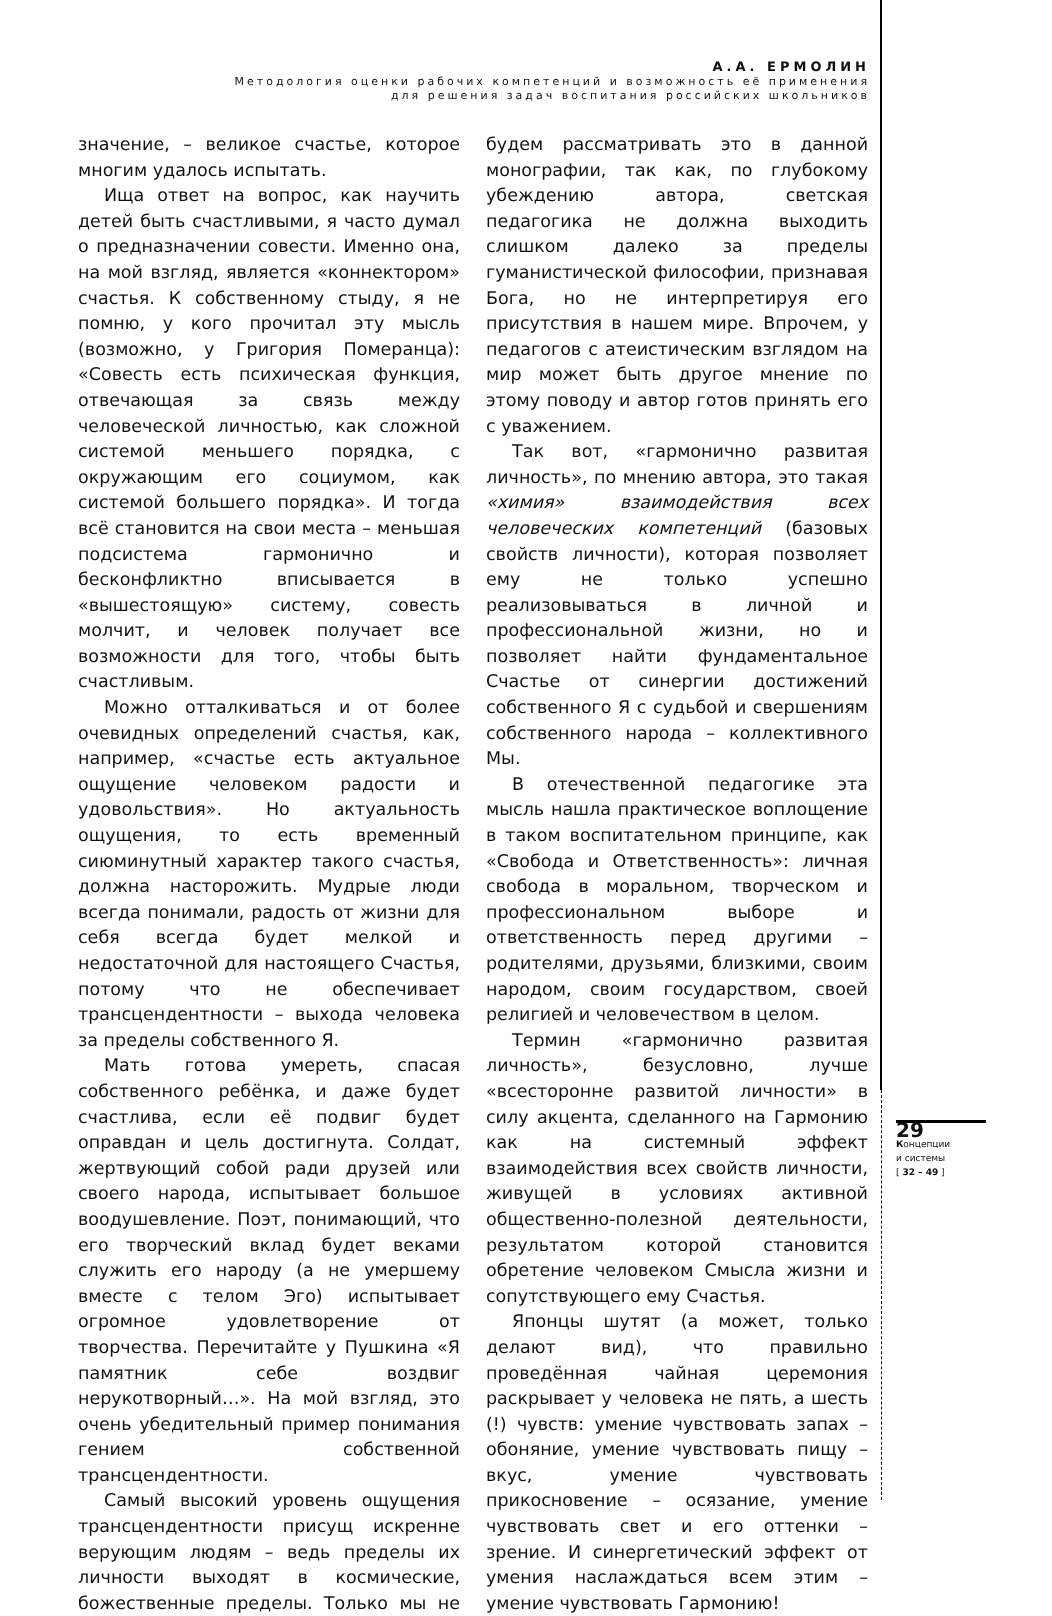А.А. ЕРМОЛИН
Методология оценки рабочих компетенций и возможность её применения
для решения задач воспитания российских школьников
значение, – великое счастье, которое многим удалось испытать.
Ища ответ на вопрос, как научить детей быть счастливыми, я часто думал о предназначении совести. Именно она, на мой взгляд, является «коннектором» счастья. К собственному стыду, я не помню, у кого прочитал эту мысль (возможно, у Григория Померанца): «Совесть есть психическая функция, отвечающая за связь между человеческой личностью, как сложной системой меньшего порядка, с окружающим его социумом, как системой большего порядка». И тогда всё становится на свои места – меньшая подсистема гармонично и бесконфликтно вписывается в «вышестоящую» систему, совесть молчит, и человек получает все возможности для того, чтобы быть счастливым.
Можно отталкиваться и от более очевидных определений счастья, как, например, «счастье есть актуальное ощущение человеком радости и удовольствия». Но актуальность ощущения, то есть временный сиюминутный характер такого счастья, должна насторожить. Мудрые люди всегда понимали, радость от жизни для себя всегда будет мелкой и недостаточной для настоящего Счастья, потому что не обеспечивает трансцендентности – выхода человека за пределы собственного Я.
Мать готова умереть, спасая собственного ребёнка, и даже будет счастлива, если её подвиг будет оправдан и цель достигнута. Солдат, жертвующий собой ради друзей или своего народа, испытывает большое воодушевление. Поэт, понимающий, что его творческий вклад будет веками служить его народу (а не умершему вместе с телом Эго) испытывает огромное удовлетворение от творчества. Перечитайте у Пушкина «Я памятник себе воздвиг нерукотворный…». На мой взгляд, это очень убедительный пример понимания гением собственной трансцендентности.
Самый высокий уровень ощущения трансцендентности присущ искренне верующим людям – ведь пределы их личности выходят в космические, божественные пределы. Только мы не будем рассматривать это в данной монографии, так как, по глубокому убеждению автора, светская педагогика не должна выходить слишком далеко за пределы гуманистической философии, признавая Бога, но не интерпретируя его присутствия в нашем мире. Впрочем, у педагогов с атеистическим взглядом на мир может быть другое мнение по этому поводу и автор готов принять его с уважением.
Так вот, «гармонично развитая личность», по мнению автора, это такая «химия» взаимодействия всех человеческих компетенций (базовых свойств личности), которая позволяет ему не только успешно реализовываться в личной и профессиональной жизни, но и позволяет найти фундаментальное Счастье от синергии достижений собственного Я с судьбой и свершениям собственного народа – коллективного Мы.
В отечественной педагогике эта мысль нашла практическое воплощение в таком воспитательном принципе, как «Свобода и Ответственность»: личная свобода в моральном, творческом и профессиональном выборе и ответственность перед другими – родителями, друзьями, близкими, своим народом, своим государством, своей религией и человечеством в целом.
Термин «гармонично развитая личность», безусловно, лучше «всесторонне развитой личности» в силу акцента, сделанного на Гармонию как на системный эффект взаимодействия всех свойств личности, живущей в условиях активной общественно-полезной деятельности, результатом которой становится обретение человеком Смысла жизни и сопутствующего ему Счастья.
Японцы шутят (а может, только делают вид), что правильно проведённая чайная церемония раскрывает у человека не пять, а шесть (!) чувств: умение чувствовать запах – обоняние, умение чувствовать пищу – вкус, умение чувствовать прикосновение – осязание, умение чувствовать свет и его оттенки – зрение. И синергетический эффект от умения наслаждаться всем этим – умение чувствовать Гармонию!
29
Концепции
и системы
[ 32 – 49 ]